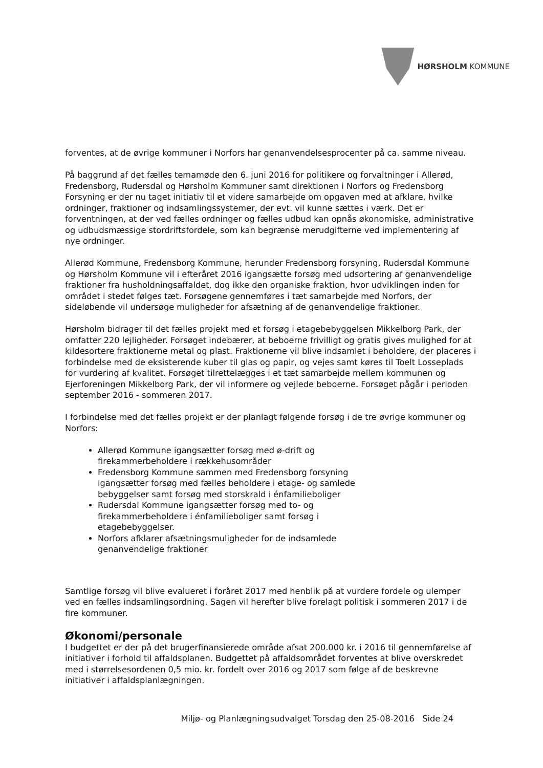HØRSHOLM KOMMUNE
forventes, at de øvrige kommuner i Norfors har genanvendelsesprocenter på ca. samme niveau.
På baggrund af det fælles temamøde den 6. juni 2016 for politikere og forvaltninger i Allerød, Fredensborg, Rudersdal og Hørsholm Kommuner samt direktionen i Norfors og Fredensborg Forsyning er der nu taget initiativ til et videre samarbejde om opgaven med at afklare, hvilke ordninger, fraktioner og indsamlingssystemer, der evt. vil kunne sættes i værk. Det er forventningen, at der ved fælles ordninger og fælles udbud kan opnås økonomiske, administrative og udbudsmæssige stordriftsfordele, som kan begrænse merudgifterne ved implementering af nye ordninger.
Allerød Kommune, Fredensborg Kommune, herunder Fredensborg forsyning, Rudersdal Kommune og Hørsholm Kommune vil i efteråret 2016 igangsætte forsøg med udsortering af genanvendelige fraktioner fra husholdningsaffaldet, dog ikke den organiske fraktion, hvor udviklingen inden for området i stedet følges tæt. Forsøgene gennemføres i tæt samarbejde med Norfors, der sideløbende vil undersøge muligheder for afsætning af de genanvendelige fraktioner.
Hørsholm bidrager til det fælles projekt med et forsøg i etagebebyggelsen Mikkelborg Park, der omfatter 220 lejligheder. Forsøget indebærer, at beboerne frivilligt og gratis gives mulighed for at kildesortere fraktionerne metal og plast. Fraktionerne vil blive indsamlet i beholdere, der placeres i forbindelse med de eksisterende kuber til glas og papir, og vejes samt køres til Toelt Losseplads for vurdering af kvalitet. Forsøget tilrettelægges i et tæt samarbejde mellem kommunen og Ejerforeningen Mikkelborg Park, der vil informere og vejlede beboerne. Forsøget pågår i perioden september 2016 - sommeren 2017.
I forbindelse med det fælles projekt er der planlagt følgende forsøg i de tre øvrige kommuner og Norfors:
Allerød Kommune igangsætter forsøg med ø-drift og firekammerbeholdere i rækkehusområder
Fredensborg Kommune sammen med Fredensborg forsyning igangsætter forsøg med fælles beholdere i etage- og samlede bebyggelser samt forsøg med storskrald i énfamilieboliger
Rudersdal Kommune igangsætter forsøg med to- og firekammerbeholdere i énfamilieboliger samt forsøg i etagebebyggelser.
Norfors afklarer afsætningsmuligheder for de indsamlede genanvendelige fraktioner
Samtlige forsøg vil blive evalueret i foråret 2017 med henblik på at vurdere fordele og ulemper ved en fælles indsamlingsordning. Sagen vil herefter blive forelagt politisk i sommeren 2017 i de fire kommuner.
Økonomi/personale
I budgettet er der på det brugerfinansierede område afsat 200.000 kr. i 2016 til gennemførelse af initiativer i forhold til affaldsplanen. Budgettet på affaldsområdet forventes at blive overskredet med i størrelsesordenen 0,5 mio. kr. fordelt over 2016 og 2017 som følge af de beskrevne initiativer i affaldsplanlægningen.
Miljø- og Planlægningsudvalget Torsdag den 25-08-2016 Side 24